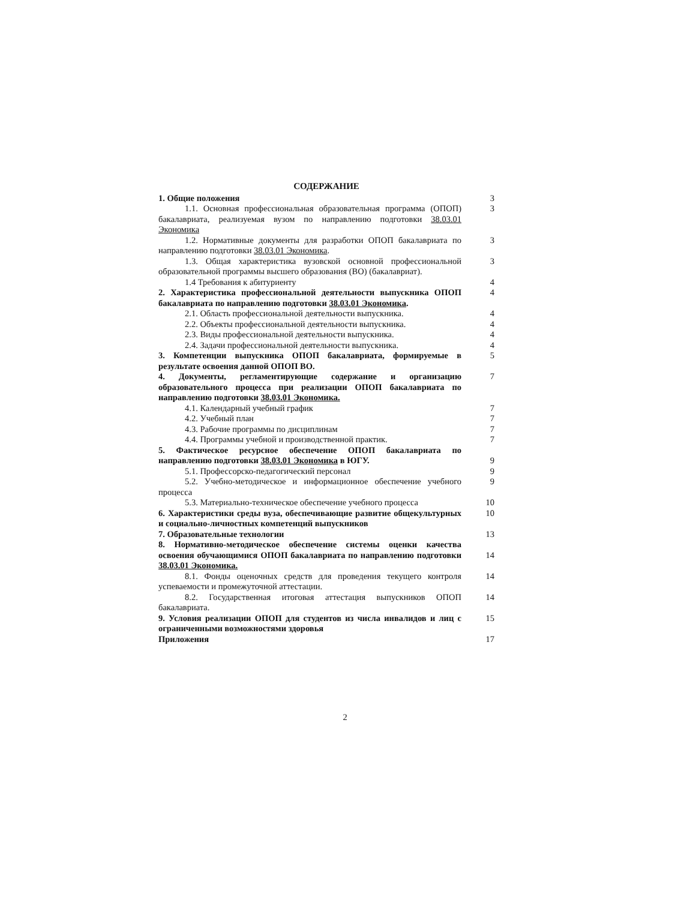СОДЕРЖАНИЕ
1. Общие положения 3
1.1. Основная профессиональная образовательная программа (ОПОП) бакалавриата, реализуемая вузом по направлению подготовки 38.03.01 Экономика
3
1.2. Нормативные документы для разработки ОПОП бакалавриата по направлению подготовки 38.03.01 Экономика.
3
1.3. Общая характеристика вузовской основной профессиональной образовательной программы высшего образования (ВО) (бакалавриат).
3
1.4 Требования к абитуриенту 4
2. Характеристика профессиональной деятельности выпускника ОПОП бакалавриата по направлению подготовки 38.03.01 Экономика.
4
2.1. Область профессиональной деятельности выпускника. 4
2.2. Объекты профессиональной деятельности выпускника. 4
2.3. Виды профессиональной деятельности выпускника. 4
2.4. Задачи профессиональной деятельности выпускника. 4
3. Компетенции выпускника ОПОП бакалавриата, формируемые в результате освоения данной ОПОП ВО.
5
4. Документы, регламентирующие содержание и организацию образовательного процесса при реализации ОПОП бакалавриата по направлению подготовки 38.03.01 Экономика.
7
4.1. Календарный учебный график 7
4.2. Учебный план 7
4.3. Рабочие программы по дисциплинам 7
4.4. Программы учебной и производственной практик. 7
5. Фактическое ресурсное обеспечение ОПОП бакалавриата по направлению подготовки 38.03.01 Экономика в ЮГУ.
9
5.1. Профессорско-педагогический персонал 9
5.2. Учебно-методическое и информационное обеспечение учебного процесса
9
5.3. Материально-техническое обеспечение учебного процесса 10
6. Характеристики среды вуза, обеспечивающие развитие общекультурных и социально-личностных компетенций выпускников
10
7. Образовательные технологии 13
8. Нормативно-методическое обеспечение системы оценки качества освоения обучающимися ОПОП бакалавриата по направлению подготовки 38.03.01 Экономика.
14
8.1. Фонды оценочных средств для проведения текущего контроля успеваемости и промежуточной аттестации.
14
8.2. Государственная итоговая аттестация выпускников ОПОП бакалавриата.
14
9. Условия реализации ОПОП для студентов из числа инвалидов и лиц с ограниченными возможностями здоровья
15
Приложения 17
2